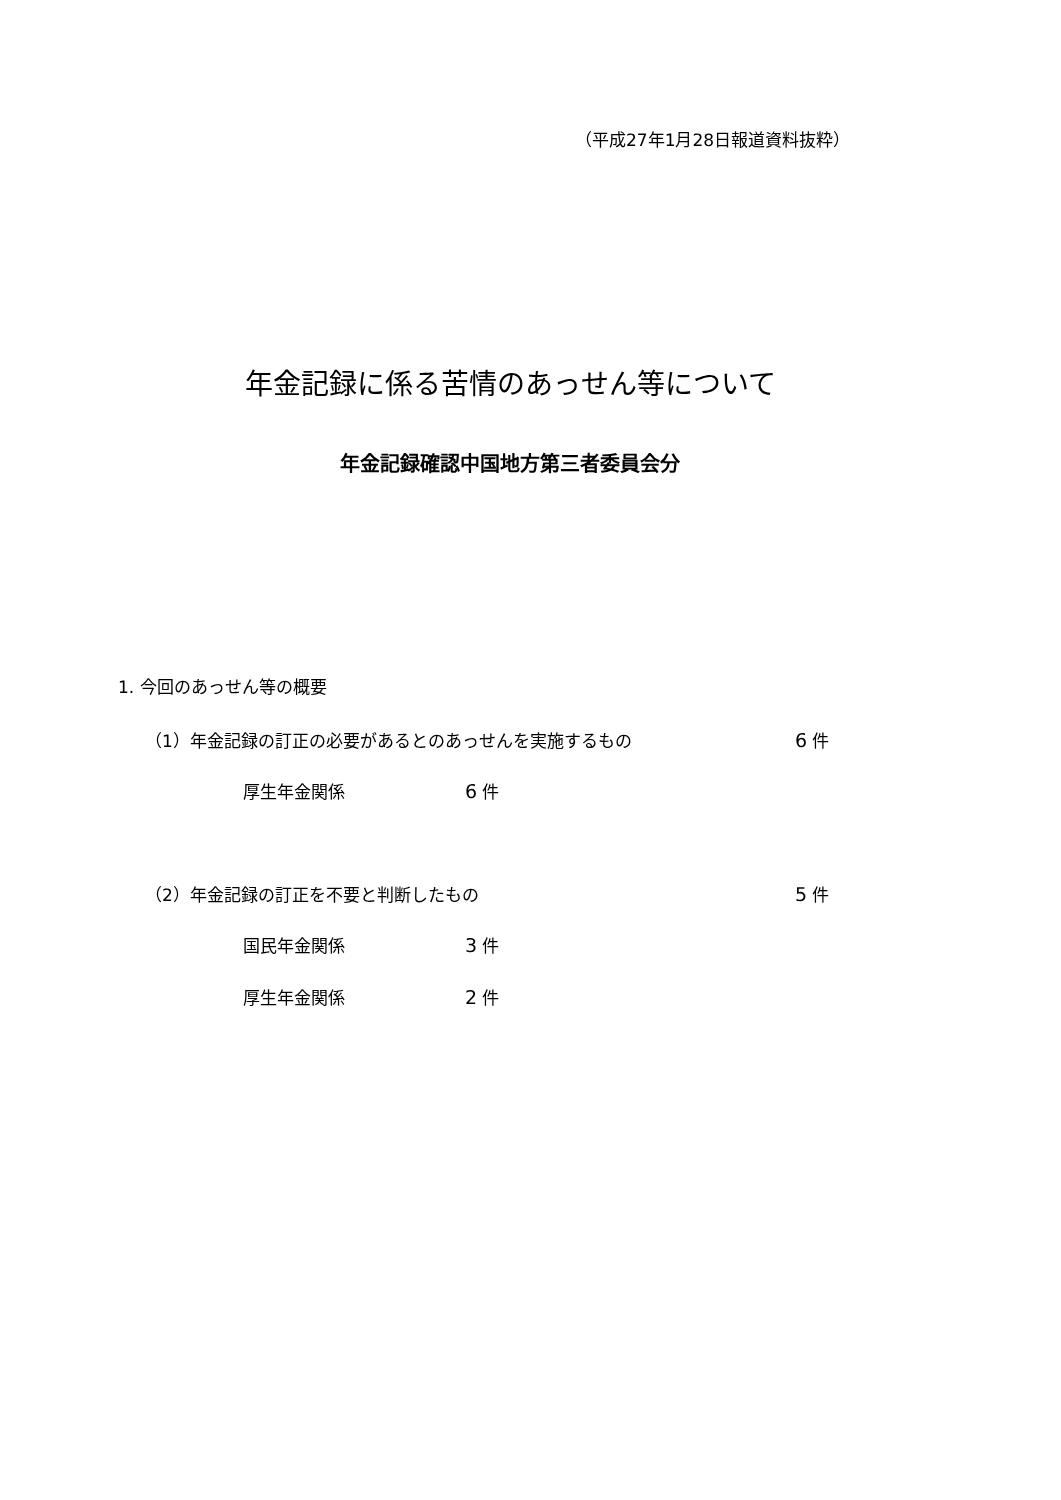（平成27年1月28日報道資料抜粋）
年金記録に係る苦情のあっせん等について
年金記録確認中国地方第三者委員会分
1. 今回のあっせん等の概要
（1）年金記録の訂正の必要があるとのあっせんを実施するもの
6 件
厚生年金関係 6 件
（2）年金記録の訂正を不要と判断したもの
5 件
国民年金関係 3 件
厚生年金関係 2 件